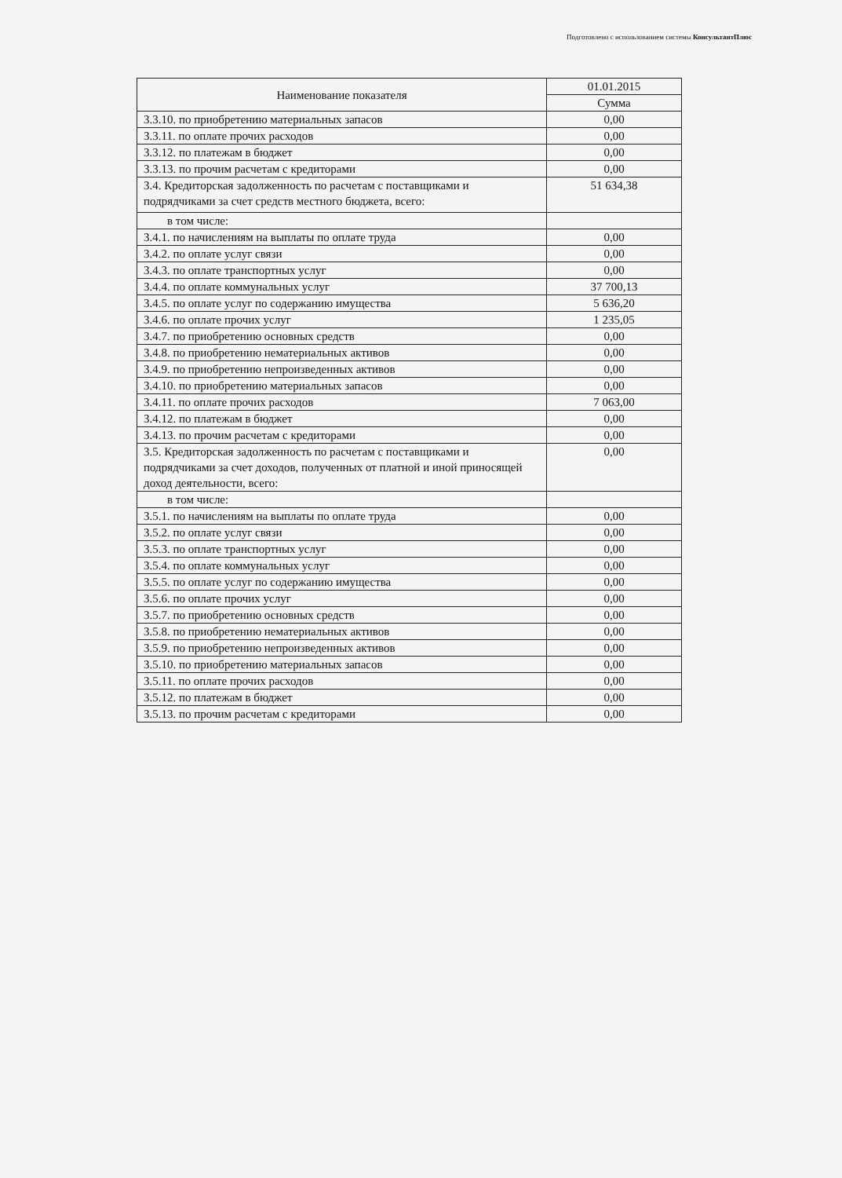Подготовлено с использованием системы КонсультантПлюс
| Наименование показателя | 01.01.2015 |
| --- | --- |
| | Сумма |
| 3.3.10. по приобретению материальных запасов | 0,00 |
| 3.3.11. по оплате прочих расходов | 0,00 |
| 3.3.12. по платежам в бюджет | 0,00 |
| 3.3.13. по прочим расчетам с кредиторами | 0,00 |
| 3.4. Кредиторская задолженность по расчетам с поставщиками и подрядчиками за счет средств местного бюджета, всего: | 51 634,38 |
| в том числе: | |
| 3.4.1. по начислениям на выплаты по оплате труда | 0,00 |
| 3.4.2. по оплате услуг связи | 0,00 |
| 3.4.3. по оплате транспортных услуг | 0,00 |
| 3.4.4. по оплате коммунальных услуг | 37 700,13 |
| 3.4.5. по оплате услуг по содержанию имущества | 5 636,20 |
| 3.4.6. по оплате прочих услуг | 1 235,05 |
| 3.4.7. по приобретению основных средств | 0,00 |
| 3.4.8. по приобретению нематериальных активов | 0,00 |
| 3.4.9. по приобретению непроизведенных активов | 0,00 |
| 3.4.10. по приобретению материальных запасов | 0,00 |
| 3.4.11. по оплате прочих расходов | 7 063,00 |
| 3.4.12. по платежам в бюджет | 0,00 |
| 3.4.13. по прочим расчетам с кредиторами | 0,00 |
| 3.5. Кредиторская задолженность по расчетам с поставщиками и подрядчиками за счет доходов, полученных от платной и иной приносящей доход деятельности, всего: | 0,00 |
| в том числе: | |
| 3.5.1. по начислениям на выплаты по оплате труда | 0,00 |
| 3.5.2. по оплате услуг связи | 0,00 |
| 3.5.3. по оплате транспортных услуг | 0,00 |
| 3.5.4. по оплате коммунальных услуг | 0,00 |
| 3.5.5. по оплате услуг по содержанию имущества | 0,00 |
| 3.5.6. по оплате прочих услуг | 0,00 |
| 3.5.7. по приобретению основных средств | 0,00 |
| 3.5.8. по приобретению нематериальных активов | 0,00 |
| 3.5.9. по приобретению непроизведенных активов | 0,00 |
| 3.5.10. по приобретению материальных запасов | 0,00 |
| 3.5.11. по оплате прочих расходов | 0,00 |
| 3.5.12. по платежам в бюджет | 0,00 |
| 3.5.13. по прочим расчетам с кредиторами | 0,00 |